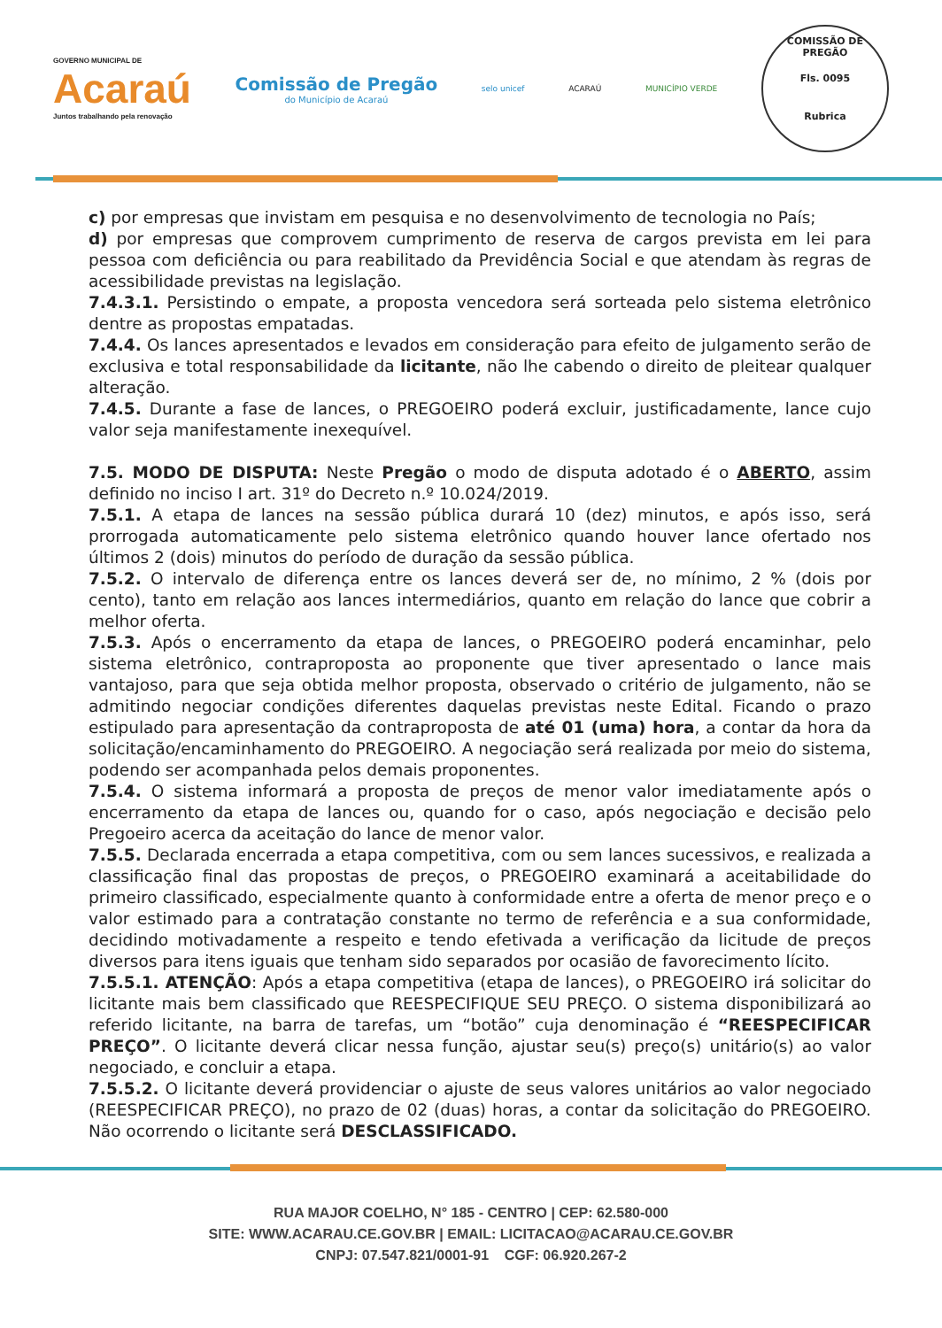GOVERNO MUNICIPAL DE
Acaraú
Juntos trabalhando pela renovação
Comissão de Pregão
do Município de Acaraú
selo unicef ACARAÚ MUNICÍPIO VERDE
COMISSÃO DE PREGÃO
Fls. 0095
Rubrica
c) por empresas que invistam em pesquisa e no desenvolvimento de tecnologia no País;
d) por empresas que comprovem cumprimento de reserva de cargos prevista em lei para pessoa com deficiência ou para reabilitado da Previdência Social e que atendam às regras de acessibilidade previstas na legislação.
7.4.3.1. Persistindo o empate, a proposta vencedora será sorteada pelo sistema eletrônico dentre as propostas empatadas.
7.4.4. Os lances apresentados e levados em consideração para efeito de julgamento serão de exclusiva e total responsabilidade da licitante, não lhe cabendo o direito de pleitear qualquer alteração.
7.4.5. Durante a fase de lances, o PREGOEIRO poderá excluir, justificadamente, lance cujo valor seja manifestamente inexequível.
7.5. MODO DE DISPUTA: Neste Pregão o modo de disputa adotado é o ABERTO, assim definido no inciso I art. 31º do Decreto n.º 10.024/2019.
7.5.1. A etapa de lances na sessão pública durará 10 (dez) minutos, e após isso, será prorrogada automaticamente pelo sistema eletrônico quando houver lance ofertado nos últimos 2 (dois) minutos do período de duração da sessão pública.
7.5.2. O intervalo de diferença entre os lances deverá ser de, no mínimo, 2 % (dois por cento), tanto em relação aos lances intermediários, quanto em relação do lance que cobrir a melhor oferta.
7.5.3. Após o encerramento da etapa de lances, o PREGOEIRO poderá encaminhar, pelo sistema eletrônico, contraproposta ao proponente que tiver apresentado o lance mais vantajoso, para que seja obtida melhor proposta, observado o critério de julgamento, não se admitindo negociar condições diferentes daquelas previstas neste Edital. Ficando o prazo estipulado para apresentação da contraproposta de até 01 (uma) hora, a contar da hora da solicitação/encaminhamento do PREGOEIRO. A negociação será realizada por meio do sistema, podendo ser acompanhada pelos demais proponentes.
7.5.4. O sistema informará a proposta de preços de menor valor imediatamente após o encerramento da etapa de lances ou, quando for o caso, após negociação e decisão pelo Pregoeiro acerca da aceitação do lance de menor valor.
7.5.5. Declarada encerrada a etapa competitiva, com ou sem lances sucessivos, e realizada a classificação final das propostas de preços, o PREGOEIRO examinará a aceitabilidade do primeiro classificado, especialmente quanto à conformidade entre a oferta de menor preço e o valor estimado para a contratação constante no termo de referência e a sua conformidade, decidindo motivadamente a respeito e tendo efetivada a verificação da licitude de preços diversos para itens iguais que tenham sido separados por ocasião de favorecimento lícito.
7.5.5.1. ATENÇÃO: Após a etapa competitiva (etapa de lances), o PREGOEIRO irá solicitar do licitante mais bem classificado que REESPECIFIQUE SEU PREÇO. O sistema disponibilizará ao referido licitante, na barra de tarefas, um “botão” cuja denominação é “REESPECIFICAR PREÇO”. O licitante deverá clicar nessa função, ajustar seu(s) preço(s) unitário(s) ao valor negociado, e concluir a etapa.
7.5.5.2. O licitante deverá providenciar o ajuste de seus valores unitários ao valor negociado (REESPECIFICAR PREÇO), no prazo de 02 (duas) horas, a contar da solicitação do PREGOEIRO. Não ocorrendo o licitante será DESCLASSIFICADO.
RUA MAJOR COELHO, N° 185 - CENTRO | CEP: 62.580-000
SITE: WWW.ACARAU.CE.GOV.BR | EMAIL: LICITACAO@ACARAU.CE.GOV.BR
CNPJ: 07.547.821/0001-91 CGF: 06.920.267-2